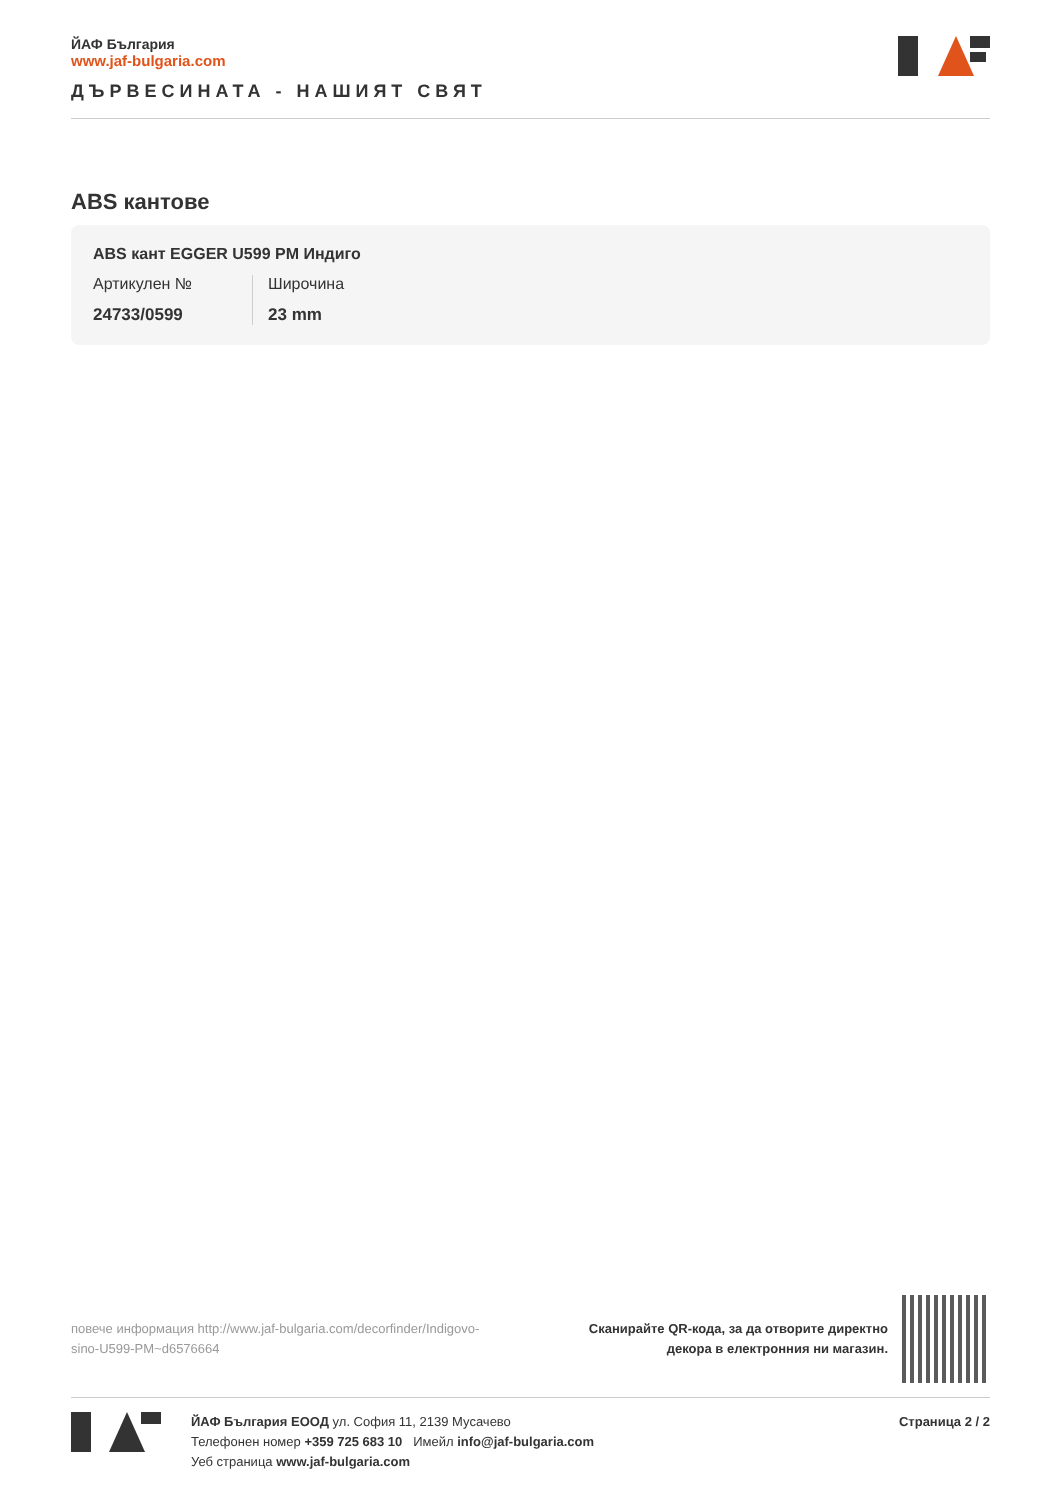ЙАФ България
www.jaf-bulgaria.com
ДЪРВЕСИНАТА - НАШИЯТ СВЯТ
ABS кантове
ABS кант EGGER U599 PM Индиго
Артикулен №
24733/0599
Широчина
23 mm
повече информация http://www.jaf-bulgaria.com/decorfinder/Indigovo-sino-U599-PM~d6576664
Сканирайте QR-кода, за да отворите директно
декора в електронния ни магазин.
ЙАФ България ЕООД ул. София 11, 2139 Мусачево
Телефонен номер +359 725 683 10 Имейл info@jaf-bulgaria.com
Уеб страница www.jaf-bulgaria.com
Страница 2 / 2